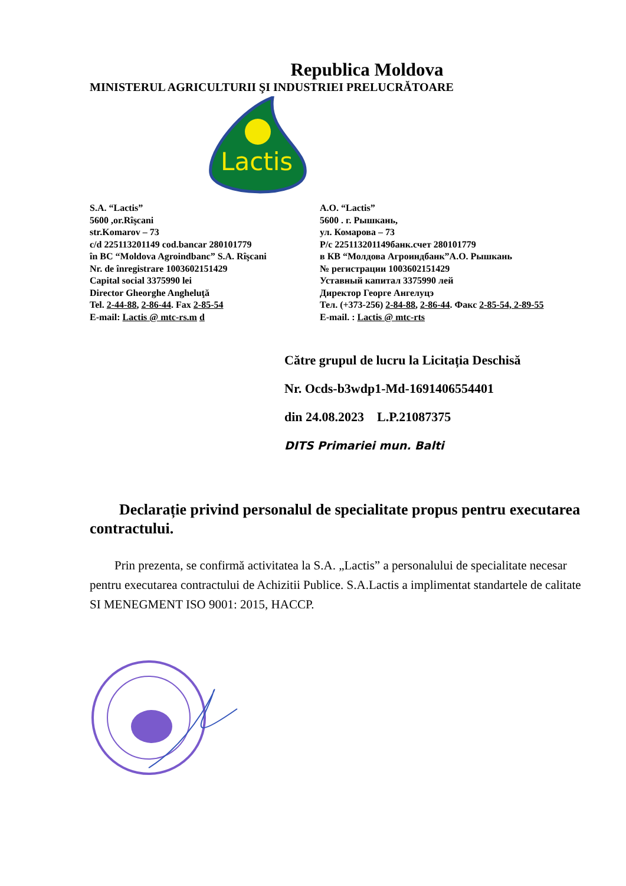Republica Moldova
MINISTERUL AGRICULTURII ŞI INDUSTRIEI PRELUCRĂTOARE
Lactis
S.A. “Lactis”
5600 ,or.Rîşcani
str.Komarov – 73
c/d 225113201149 cod.bancar 280101779
în BC “Moldova Agroindbanc” S.A. Rîşcani
Nr. de înregistrare 1003602151429
Capital social 3375990 lei
Director Gheorghe Angheluţă
Tel. 2-44-88, 2-86-44. Fax 2-85-54
E-mail: Lactis @ mtc-rs.m d
A.O. “Lactis”
5600 . г. Рышкань,
ул. Комарова – 73
Р/с 225113201149банк.счет 280101779
в КВ “Молдова Агроиндбанк”А.О. Рышкань
№ регистрации 1003602151429
Уставный капитал 3375990 лей
Директор Георге Ангелуцэ
Тел. (+373-256) 2-84-88, 2-86-44. Факс 2-85-54, 2-89-55
E-mail. : Lactis @ mtc-rts
Către grupul de lucru la Licitația Deschisă
Nr. Ocds-b3wdp1-Md-1691406554401
din 24.08.2023 L.P.21087375
DITS Primariei mun. Balti
Declarație privind personalul de specialitate propus pentru executarea contractului.
Prin prezenta, se confirmă activitatea la S.A. „Lactis” a personalului de specialitate necesar pentru executarea contractului de Achizitii Publice. S.A.Lactis a implimentat standartele de calitate SI MENEGMENT ISO 9001: 2015, HACCP.